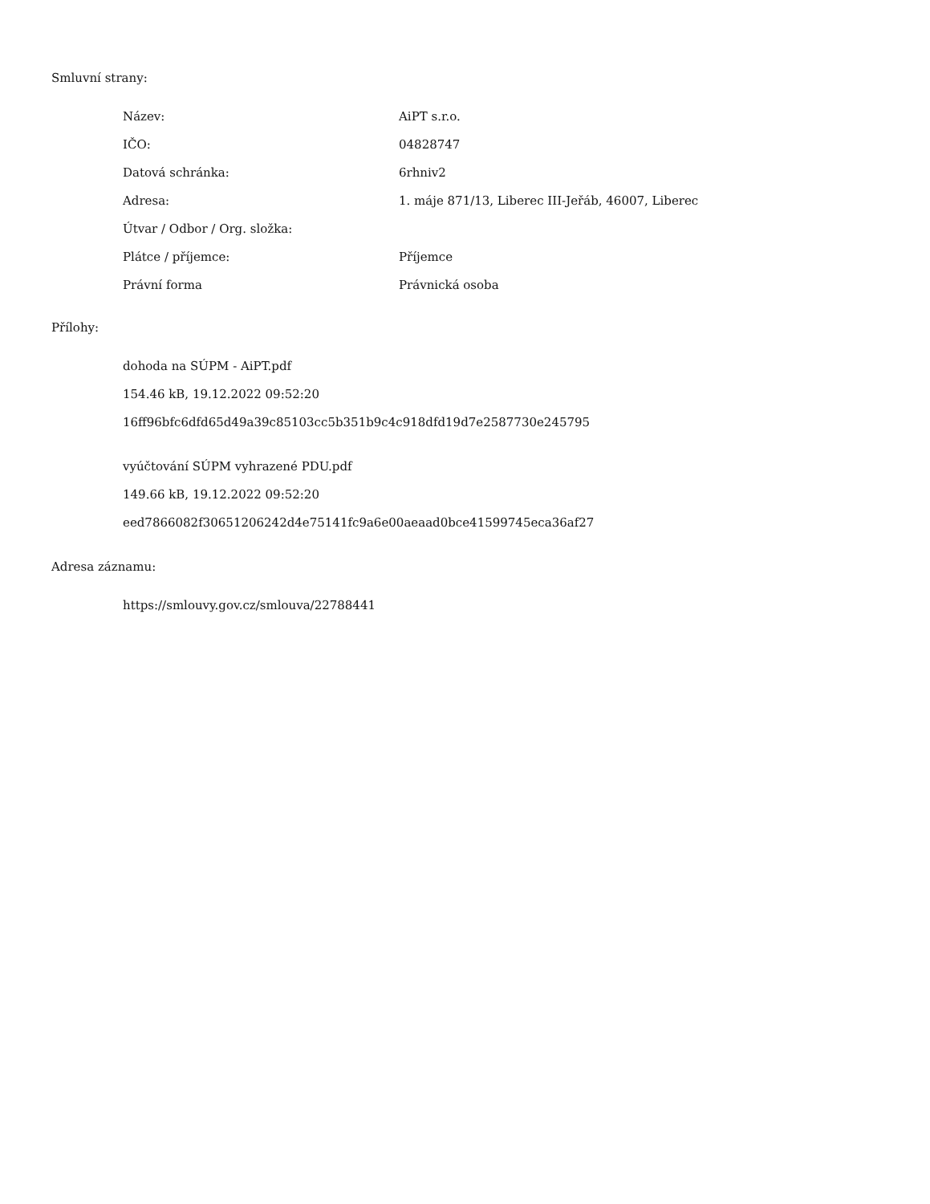Smluvní strany:
| Název: | AiPT s.r.o. |
| IČO: | 04828747 |
| Datová schránka: | 6rhniv2 |
| Adresa: | 1. máje 871/13, Liberec III-Jeřáb, 46007, Liberec |
| Útvar / Odbor / Org. složka: | |
| Plátce / příjemce: | Příjemce |
| Právní forma | Právnická osoba |
Přílohy:
dohoda na SÚPM - AiPT.pdf
154.46 kB, 19.12.2022 09:52:20
16ff96bfc6dfd65d49a39c85103cc5b351b9c4c918dfd19d7e2587730e245795
vyúčtování SÚPM vyhrazené PDU.pdf
149.66 kB, 19.12.2022 09:52:20
eed7866082f30651206242d4e75141fc9a6e00aeaad0bce41599745eca36af27
Adresa záznamu:
https://smlouvy.gov.cz/smlouva/22788441